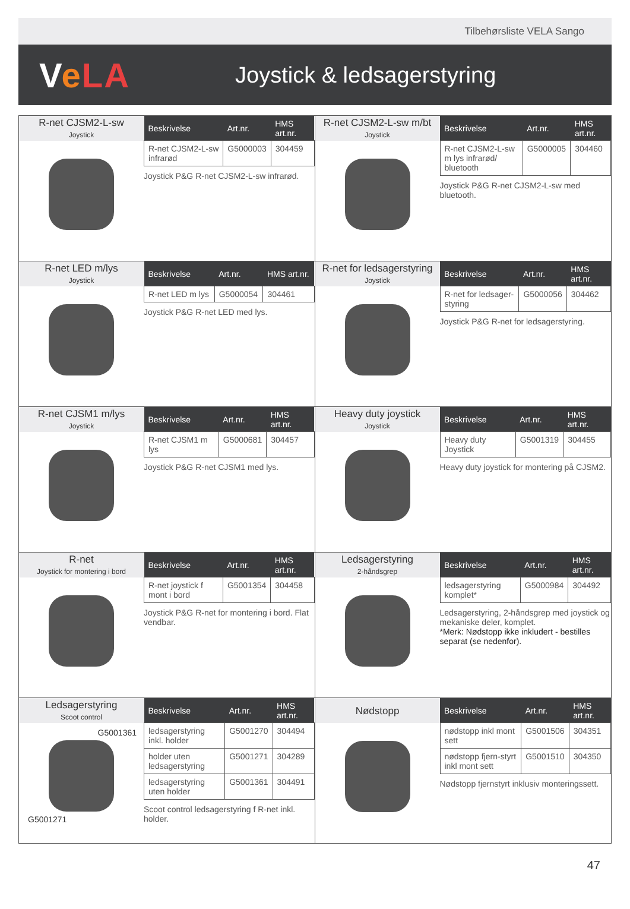Tilbehørsliste VELA Sango
VeLA
Joystick & ledsagerstyring
R-net CJSM2-L-sw
Joystick
| Beskrivelse | Art.nr. | HMS art.nr. |
| --- | --- | --- |
| R-net CJSM2-L-sw infrarød | G5000003 | 304459 |
Joystick P&G R-net CJSM2-L-sw infrarød.
R-net CJSM2-L-sw m/bt
Joystick
| Beskrivelse | Art.nr. | HMS art.nr. |
| --- | --- | --- |
| R-net CJSM2-L-sw m lys infrarød/ bluetooth | G5000005 | 304460 |
Joystick P&G R-net CJSM2-L-sw med bluetooth.
R-net LED m/lys
Joystick
| Beskrivelse | Art.nr. | HMS art.nr. |
| --- | --- | --- |
| R-net LED m lys | G5000054 | 304461 |
Joystick P&G R-net LED med lys.
R-net for ledsagerstyring
Joystick
| Beskrivelse | Art.nr. | HMS art.nr. |
| --- | --- | --- |
| R-net for ledsager-styring | G5000056 | 304462 |
Joystick P&G R-net for ledsagerstyring.
R-net CJSM1 m/lys
Joystick
| Beskrivelse | Art.nr. | HMS art.nr. |
| --- | --- | --- |
| R-net CJSM1 m lys | G5000681 | 304457 |
Joystick P&G R-net CJSM1 med lys.
Heavy duty joystick
Joystick
| Beskrivelse | Art.nr. | HMS art.nr. |
| --- | --- | --- |
| Heavy duty Joystick | G5001319 | 304455 |
Heavy duty joystick for montering på CJSM2.
R-net
Joystick for montering i bord
| Beskrivelse | Art.nr. | HMS art.nr. |
| --- | --- | --- |
| R-net joystick f mont i bord | G5001354 | 304458 |
Joystick P&G R-net for montering i bord. Flat vendbar.
Ledsagerstyring
2-håndsgrep
| Beskrivelse | Art.nr. | HMS art.nr. |
| --- | --- | --- |
| ledsagerstyring komplet* | G5000984 | 304492 |
Ledsagerstyring, 2-håndsgrep med joystick og mekaniske deler, komplet.
*Merk: Nødstopp ikke inkludert - bestilles separat (se nedenfor).
Ledsagerstyring
Scoot control
G5001361
G5001271
| Beskrivelse | Art.nr. | HMS art.nr. |
| --- | --- | --- |
| ledsagerstyring inkl. holder | G5001270 | 304494 |
| holder uten ledsagerstyring | G5001271 | 304289 |
| ledsagerstyring uten holder | G5001361 | 304491 |
Scoot control ledsagerstyring f R-net inkl. holder.
Nødstopp
| Beskrivelse | Art.nr. | HMS art.nr. |
| --- | --- | --- |
| nødstopp inkl mont sett | G5001506 | 304351 |
| nødstopp fjern-styrt inkl mont sett | G5001510 | 304350 |
Nødstopp fjernstyrt inklusiv monteringssett.
47